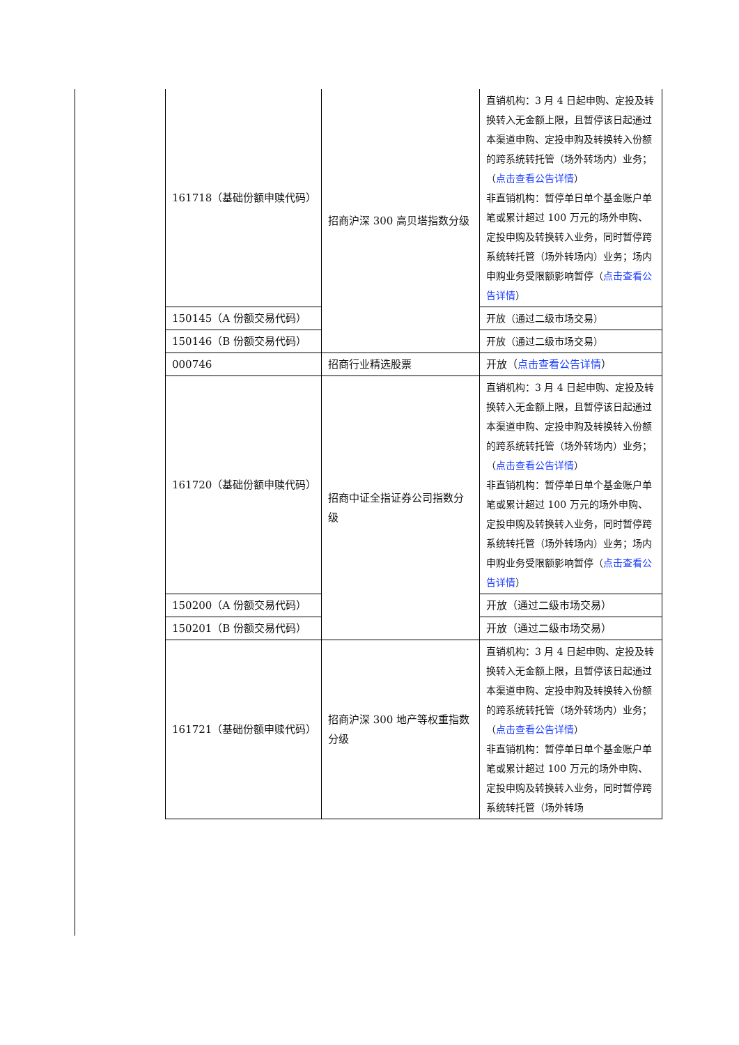| 161718（基础份额申赎代码） | 招商沪深 300 高贝塔指数分级 | 直销机构：3 月 4 日起申购、定投及转换转入无金额上限，且暂停该日起通过本渠道申购、定投申购及转换转入份额的跨系统转托管（场外转场内）业务；（ 点击查看公告详情 ） 非直销机构：暂停单日单个基金账户单笔或累计超过 100 万元的场外申购、定投申购及转换转入业务，同时暂停跨系统转托管（场外转场内）业务；场内申购业务受限额影响暂停（ 点击查看公告详情 ） |
| 150145（A 份额交易代码） | | 开放（通过二级市场交易） |
| 150146（B 份额交易代码） | | 开放（通过二级市场交易） |
| 000746 | 招商行业精选股票 | 开放（ 点击查看公告详情 ） |
| 161720（基础份额申赎代码） | 招商中证全指证券公司指数分级 | 直销机构：3 月 4 日起申购、定投及转换转入无金额上限，且暂停该日起通过本渠道申购、定投申购及转换转入份额的跨系统转托管（场外转场内）业务；（ 点击查看公告详情 ） 非直销机构：暂停单日单个基金账户单笔或累计超过 100 万元的场外申购、定投申购及转换转入业务，同时暂停跨系统转托管（场外转场内）业务；场内申购业务受限额影响暂停（ 点击查看公告详情 ） |
| 150200（A 份额交易代码） | | 开放（通过二级市场交易） |
| 150201（B 份额交易代码） | | 开放（通过二级市场交易） |
| 161721（基础份额申赎代码） | 招商沪深 300 地产等权重指数分级 | 直销机构：3 月 4 日起申购、定投及转换转入无金额上限，且暂停该日起通过本渠道申购、定投申购及转换转入份额的跨系统转托管（场外转场内）业务；（ 点击查看公告详情 ） 非直销机构：暂停单日单个基金账户单笔或累计超过 100 万元的场外申购、定投申购及转换转入业务，同时暂停跨系统转托管（场外转场 |